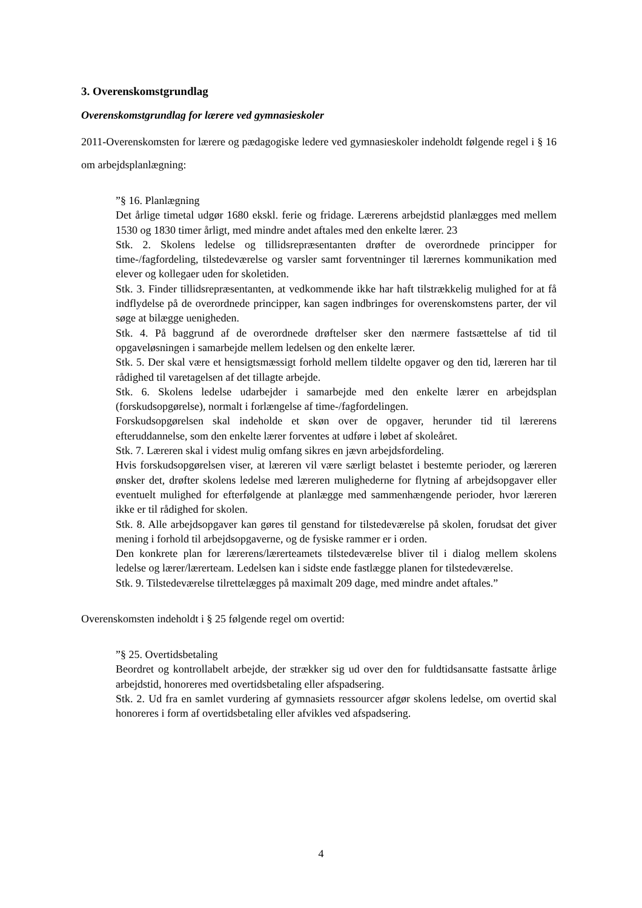3. Overenskomstgrundlag
Overenskomstgrundlag for lærere ved gymnasieskoler
2011-Overenskomsten for lærere og pædagogiske ledere ved gymnasieskoler indeholdt følgende regel i § 16 om arbejdsplanlægning:
”§ 16. Planlægning
Det årlige timetal udgør 1680 ekskl. ferie og fridage. Lærerens arbejdstid planlægges med mellem 1530 og 1830 timer årligt, med mindre andet aftales med den enkelte lærer. 23
Stk. 2. Skolens ledelse og tillidsrepræsentanten drøfter de overordnede principper for time-/fagfordeling, tilstedeværelse og varsler samt forventninger til lærernes kommunikation med elever og kollegaer uden for skoletiden.
Stk. 3. Finder tillidsrepræsentanten, at vedkommende ikke har haft tilstrækkelig mulighed for at få indflydelse på de overordnede principper, kan sagen indbringes for overenskomstens parter, der vil søge at bilægge uenigheden.
Stk. 4. På baggrund af de overordnede drøftelser sker den nærmere fastsættelse af tid til opgaveløsningen i samarbejde mellem ledelsen og den enkelte lærer.
Stk. 5. Der skal være et hensigtsmæssigt forhold mellem tildelte opgaver og den tid, læreren har til rådighed til varetagelsen af det tillagte arbejde.
Stk. 6. Skolens ledelse udarbejder i samarbejde med den enkelte lærer en arbejdsplan (forskudsopgørelse), normalt i forlængelse af time-/fagfordelingen.
Forskudsopgørelsen skal indeholde et skøn over de opgaver, herunder tid til lærerens efteruddannelse, som den enkelte lærer forventes at udføre i løbet af skoleåret.
Stk. 7. Læreren skal i videst mulig omfang sikres en jævn arbejdsfordeling.
Hvis forskudsopgørelsen viser, at læreren vil være særligt belastet i bestemte perioder, og læreren ønsker det, drøfter skolens ledelse med læreren mulighederne for flytning af arbejdsopgaver eller eventuelt mulighed for efterfølgende at planlægge med sammenhængende perioder, hvor læreren ikke er til rådighed for skolen.
Stk. 8. Alle arbejdsopgaver kan gøres til genstand for tilstedeværelse på skolen, forudsat det giver mening i forhold til arbejdsopgaverne, og de fysiske rammer er i orden.
Den konkrete plan for lærerens/lærerteamets tilstedeværelse bliver til i dialog mellem skolens ledelse og lærer/lærerteam. Ledelsen kan i sidste ende fastlægge planen for tilstedeværelse.
Stk. 9. Tilstedeværelse tilrettelægges på maximalt 209 dage, med mindre andet aftales.”
Overenskomsten indeholdt i § 25 følgende regel om overtid:
”§ 25. Overtidsbetaling
Beordret og kontrollabelt arbejde, der strækker sig ud over den for fuldtidsansatte fastsatte årlige arbejdstid, honoreres med overtidsbetaling eller afspadsering.
Stk. 2. Ud fra en samlet vurdering af gymnasiets ressourcer afgør skolens ledelse, om overtid skal honoreres i form af overtidsbetaling eller afvikles ved afspadsering.
4